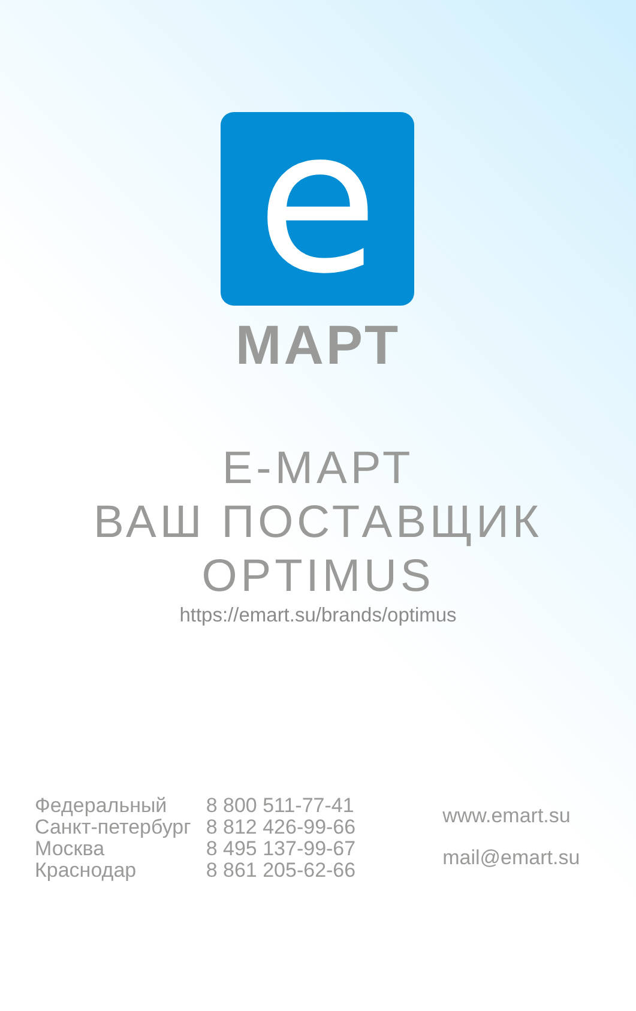e
МАРТ
Е-МАРТ
ВАШ ПОСТАВЩИК
OPTIMUS
https://emart.su/brands/optimus
| Федеральный Санкт-петербург Москва Краснодар | 8 800 511-77-41 8 812 426-99-66 8 495 137-99-67 8 861 205-62-66 | www.emart.su mail@emart.su |